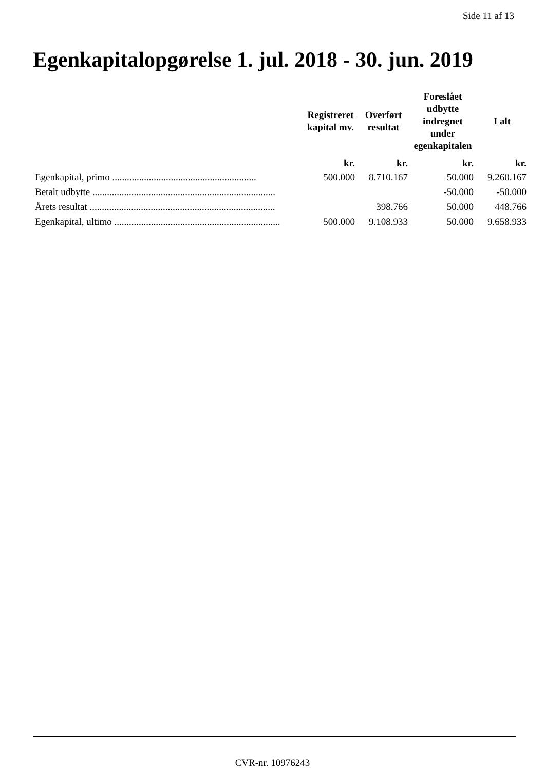Side 11 af 13
Egenkapitalopgørelse 1. jul. 2018 - 30. jun. 2019
| | Registreret kapital mv. | Overført resultat | Foreslået udbytte indregnet under egenkapitalen | I alt |
| --- | --- | --- | --- | --- |
| | kr. | kr. | kr. | kr. |
| Egenkapital, primo ........................................................... | 500.000 | 8.710.167 | 50.000 | 9.260.167 |
| Betalt udbytte ........................................................................... | | | -50.000 | -50.000 |
| Årets resultat ............................................................................ | | 398.766 | 50.000 | 448.766 |
| Egenkapital, ultimo .................................................................... | 500.000 | 9.108.933 | 50.000 | 9.658.933 |
CVR-nr. 10976243